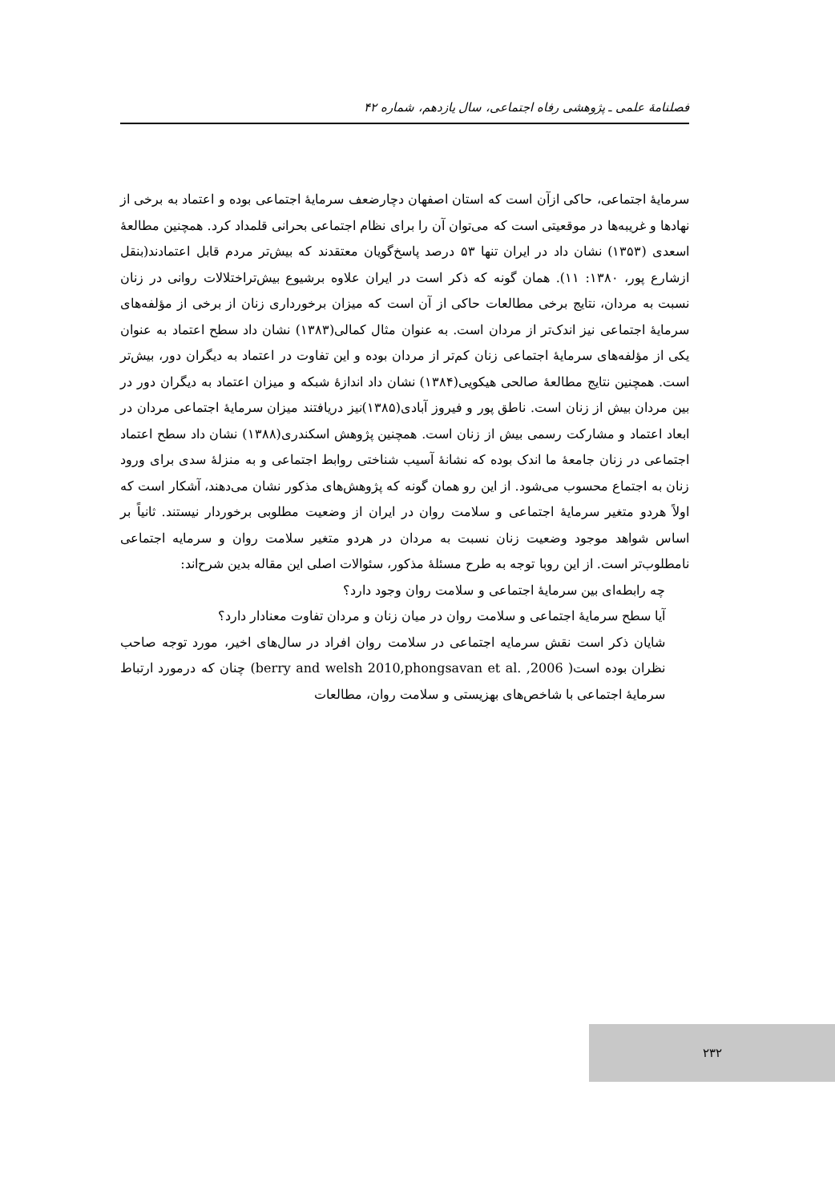فصلنامهٔ علمی ـ پژوهشی رفاه اجتماعی، سال یازدهم، شماره ۴۲
سرمایهٔ اجتماعی، حاکی ازآن است که استان اصفهان دچارضعف سرمایهٔ اجتماعی بوده و اعتماد به برخی از نهادها و غریبه‌ها در موقعیتی است که می‌توان آن را برای نظام اجتماعی بحرانی قلمداد کرد. همچنین مطالعهٔ اسعدی (۱۳۵۳) نشان داد در ایران تنها ۵۳ درصد پاسخ‌گویان معتقدند که بیش‌تر مردم قابل اعتمادند(بنقل ازشارع پور، ۱۳۸۰: ۱۱). همان گونه که ذکر است در ایران علاوه برشیوع بیش‌تراختلالات روانی در زنان نسبت به مردان، نتایج برخی مطالعات حاکی از آن است که میزان برخورداری زنان از برخی از مؤلفه‌های سرمایهٔ اجتماعی نیز اندک‌تر از مردان است. به عنوان مثال کمالی(۱۳۸۳) نشان داد سطح اعتماد به عنوان یکی از مؤلفه‌های سرمایهٔ اجتماعی زنان کم‌تر از مردان بوده و این تفاوت در اعتماد به دیگران دور، بیش‌تر است. همچنین نتایج مطالعهٔ صالحی هیکویی(۱۳۸۴) نشان داد اندازهٔ شبکه و میزان اعتماد به دیگران دور در بین مردان بیش از زنان است. ناطق پور و فیروز آبادی(۱۳۸۵)نیز دریافتند میزان سرمایهٔ اجتماعی مردان در ابعاد اعتماد و مشارکت رسمی بیش از زنان است. همچنین پژوهش اسکندری(۱۳۸۸) نشان داد سطح اعتماد اجتماعی در زنان جامعهٔ ما اندک بوده که نشانهٔ آسیب شناختی روابط اجتماعی و به منزلهٔ سدی برای ورود زنان به اجتماع محسوب می‌شود. از این رو همان گونه که پژوهش‌های مذکور نشان می‌دهند، آشکار است که اولاً هردو متغیر سرمایهٔ اجتماعی و سلامت روان در ایران از وضعیت مطلوبی برخوردار نیستند. ثانیاً بر اساس شواهد موجود وضعیت زنان نسبت به مردان در هردو متغیر سلامت روان و سرمایه اجتماعی نامطلوب‌تر است. از این روبا توجه به طرح مسئلهٔ مذکور، سئوالات اصلی این مقاله بدین شرح‌اند:
چه رابطه‌ای بین سرمایهٔ اجتماعی و سلامت روان وجود دارد؟
آیا سطح سرمایهٔ اجتماعی و سلامت روان در میان زنان و مردان تفاوت معنادار دارد؟
شایان ذکر است نقش سرمایه اجتماعی در سلامت روان افراد در سال‌های اخیر، مورد توجه صاحب نظران بوده است( berry and welsh 2010,phongsavan et al. ,2006) چنان که درمورد ارتباط سرمایهٔ اجتماعی با شاخص‌های بهزیستی و سلامت روان، مطالعات
۲۳۲